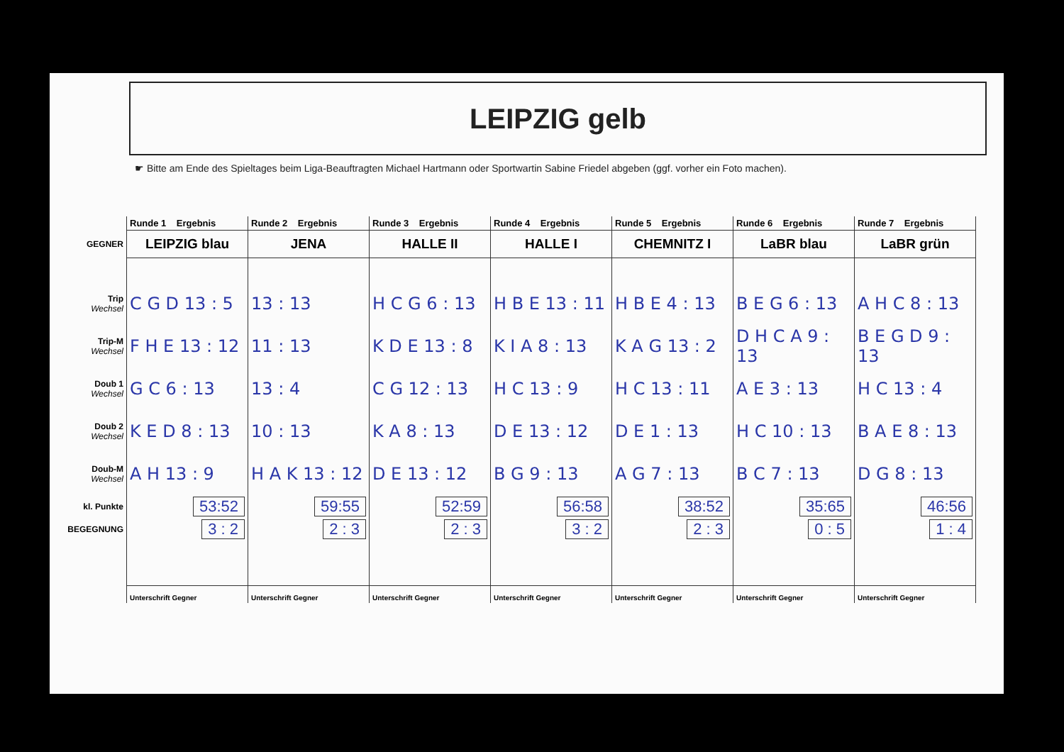LEIPZIG gelb
☛ Bitte am Ende des Spieltages beim Liga-Beauftragten Michael Hartmann oder Sportwartin Sabine Friedel abgeben (ggf. vorher ein Foto machen).
| | Runde 1 Ergebnis | Runde 2 Ergebnis | Runde 3 Ergebnis | Runde 4 Ergebnis | Runde 5 Ergebnis | Runde 6 Ergebnis | Runde 7 Ergebnis |
| GEGNER | LEIPZIG blau | JENA | HALLE II | HALLE I | CHEMNITZ I | LaBR blau | LaBR grün |
| Trip Wechsel | C G D 13 : 5 | 13 : 13 | H C G 6 : 13 | H B E 13 : 11 | H B E 4 : 13 | B E G 6 : 13 | A H C 8 : 13 |
| Trip-M Wechsel | F H E 13 : 12 | 11 : 13 | K D E 13 : 8 | K I A 8 : 13 | K A G 13 : 2 | D H C A 9 : 13 | B E G D 9 : 13 |
| Doub 1 Wechsel | G C 6 : 13 | 13 : 4 | C G 12 : 13 | H C 13 : 9 | H C 13 : 11 | A E 3 : 13 | H C 13 : 4 |
| Doub 2 Wechsel | K E D 8 : 13 | 10 : 13 | K A 8 : 13 | D E 13 : 12 | D E 1 : 13 | H C 10 : 13 | B A E 8 : 13 |
| Doub-M Wechsel | A H 13 : 9 | H A K 13 : 12 | D E 13 : 12 | B G 9 : 13 | A G 7 : 13 | B C 7 : 13 | D G 8 : 13 |
| kl. Punkte | 53:52 | 59:55 | 52:59 | 56:58 | 38:52 | 35:65 | 46:56 |
| BEGEGNUNG | 3 : 2 | 2 : 3 | 2 : 3 | 3 : 2 | 2 : 3 | 0 : 5 | 1 : 4 |
| | Unterschrift Gegner | Unterschrift Gegner | Unterschrift Gegner | Unterschrift Gegner | Unterschrift Gegner | Unterschrift Gegner | Unterschrift Gegner |